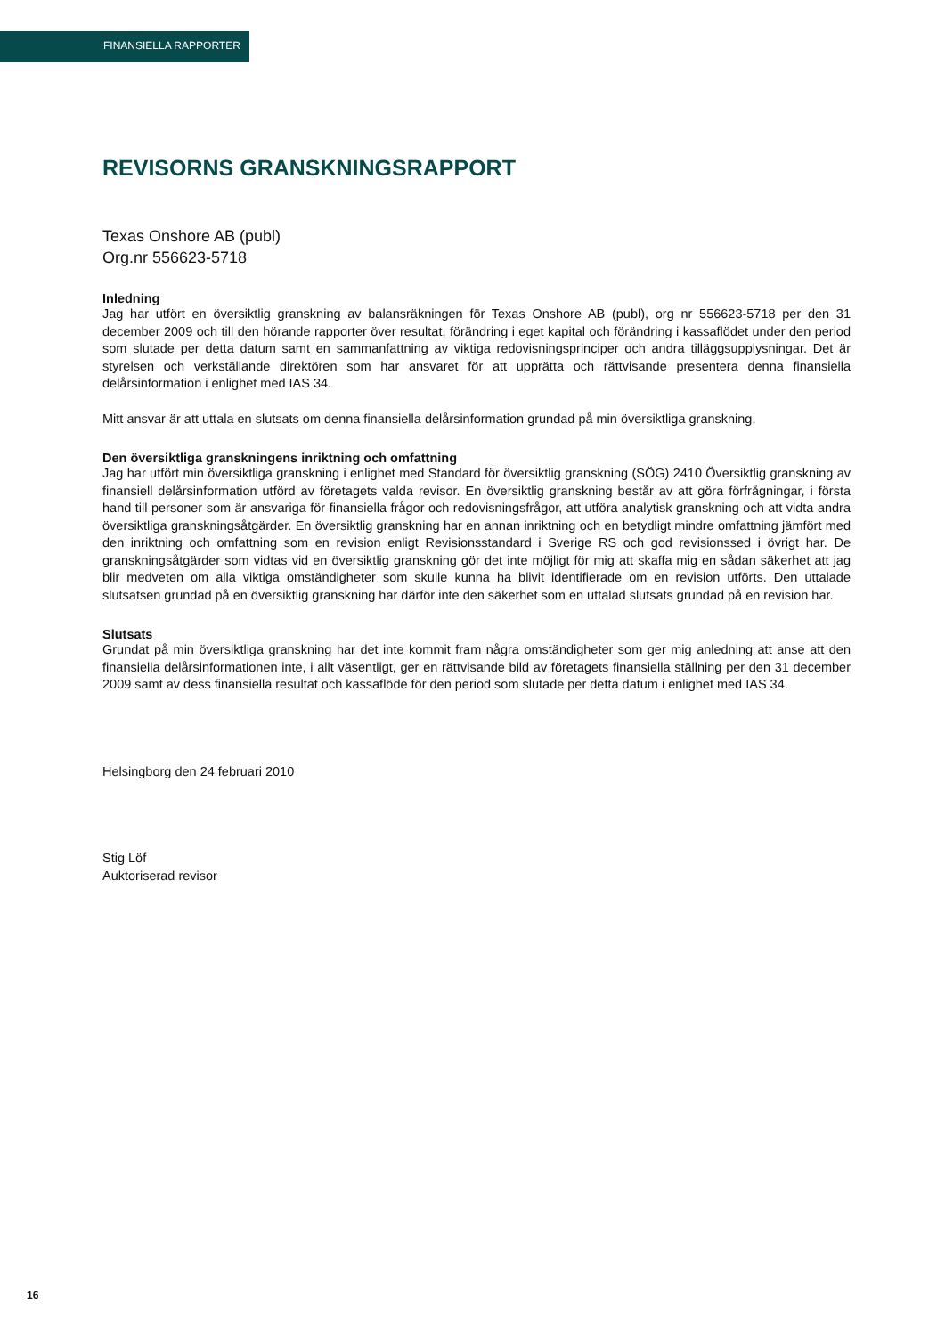FINANSIELLA RAPPORTER
REVISORNS GRANSKNINGSRAPPORT
Texas Onshore AB (publ)
Org.nr 556623-5718
Inledning
Jag har utfört en översiktlig granskning av balansräkningen för Texas Onshore AB (publ), org nr 556623-5718 per den 31 december 2009 och till den hörande rapporter över resultat, förändring i eget kapital och förändring i kassaflödet under den period som slutade per detta datum samt en sammanfattning av viktiga redovisningsprinciper och andra tilläggsupplysningar. Det är styrelsen och verkställande direktören som har ansvaret för att upprätta och rättvisande presentera denna finansiella delårsinformation i enlighet med IAS 34.
Mitt ansvar är att uttala en slutsats om denna finansiella delårsinformation grundad på min översiktliga granskning.
Den översiktliga granskningens inriktning och omfattning
Jag har utfört min översiktliga granskning i enlighet med Standard för översiktlig granskning (SÖG) 2410 Översiktlig granskning av finansiell delårsinformation utförd av företagets valda revisor. En översiktlig granskning består av att göra förfrågningar, i första hand till personer som är ansvariga för finansiella frågor och redovisningsfrågor, att utföra analytisk granskning och att vidta andra översiktliga granskningsåtgärder. En översiktlig granskning har en annan inriktning och en betydligt mindre omfattning jämfört med den inriktning och omfattning som en revision enligt Revisionsstandard i Sverige RS och god revisionssed i övrigt har. De granskningsåtgärder som vidtas vid en översiktlig granskning gör det inte möjligt för mig att skaffa mig en sådan säkerhet att jag blir medveten om alla viktiga omständigheter som skulle kunna ha blivit identifierade om en revision utförts. Den uttalade slutsatsen grundad på en översiktlig granskning har därför inte den säkerhet som en uttalad slutsats grundad på en revision har.
Slutsats
Grundat på min översiktliga granskning har det inte kommit fram några omständigheter som ger mig anledning att anse att den finansiella delårsinformationen inte, i allt väsentligt, ger en rättvisande bild av företagets finansiella ställning per den 31 december 2009 samt av dess finansiella resultat och kassaflöde för den period som slutade per detta datum i enlighet med IAS 34.
Helsingborg den 24 februari 2010
Stig Löf
Auktoriserad revisor
16